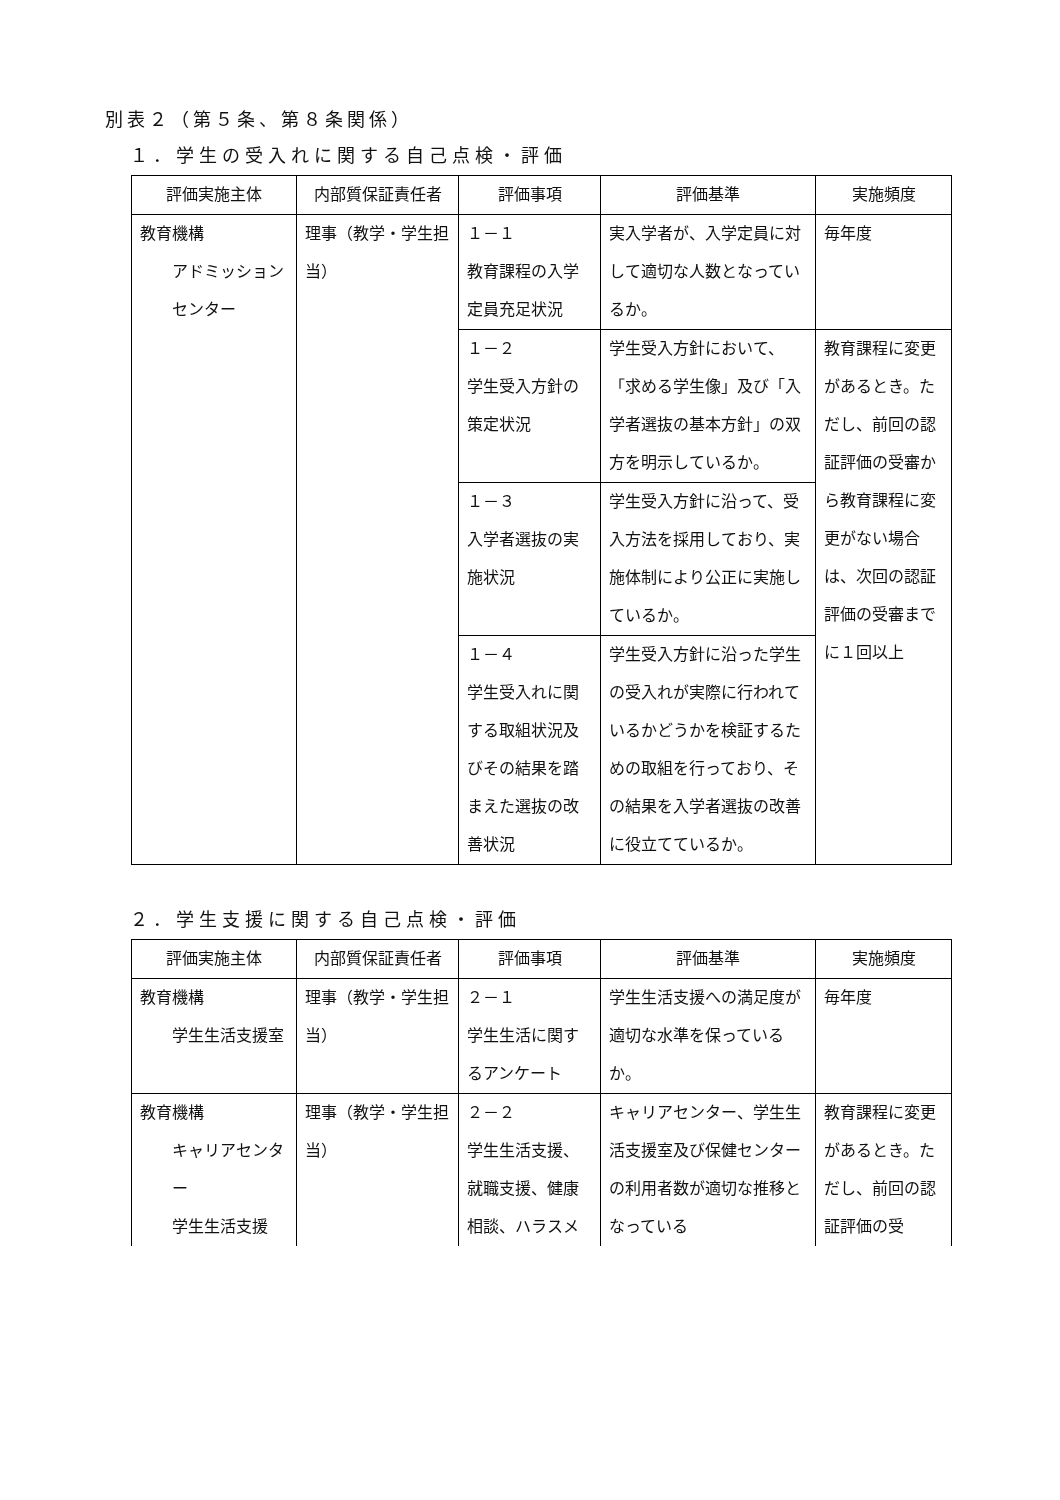別表２（第５条、第８条関係）
１．学生の受入れに関する自己点検・評価
| 評価実施主体 | 内部質保証責任者 | 評価事項 | 評価基準 | 実施頻度 |
| --- | --- | --- | --- | --- |
| 教育機構 アドミッションセンター | 理事（教学・学生担当） | １－１ 教育課程の入学定員充足状況 | 実入学者が、入学定員に対して適切な人数となっているか。 | 毎年度 |
| | | １－２ 学生受入方針の策定状況 | 学生受入方針において、「求める学生像」及び「入学者選抜の基本方針」の双方を明示しているか。 | 教育課程に変更があるとき。ただし、前回の認証評価の受審から教育課程に変更がない場合は、次回の認証評価の受審までに１回以上 |
| | | １－３ 入学者選抜の実施状況 | 学生受入方針に沿って、受入方法を採用しており、実施体制により公正に実施しているか。 | |
| | | １－４ 学生受入れに関する取組状況及びその結果を踏まえた選抜の改善状況 | 学生受入方針に沿った学生の受入れが実際に行われているかどうかを検証するための取組を行っており、その結果を入学者選抜の改善に役立てているか。 | |
２．学生支援に関する自己点検・評価
| 評価実施主体 | 内部質保証責任者 | 評価事項 | 評価基準 | 実施頻度 |
| --- | --- | --- | --- | --- |
| 教育機構 学生生活支援室 | 理事（教学・学生担当） | ２－１ 学生生活に関するアンケート | 学生生活支援への満足度が適切な水準を保っているか。 | 毎年度 |
| 教育機構 キャリアセンター 学生生活支援 | 理事（教学・学生担当） | ２－２ 学生生活支援、就職支援、健康相談、ハラスメ | キャリアセンター、学生生活支援室及び保健センターの利用者数が適切な推移となっている | 教育課程に変更があるとき。ただし、前回の認証評価の受 |